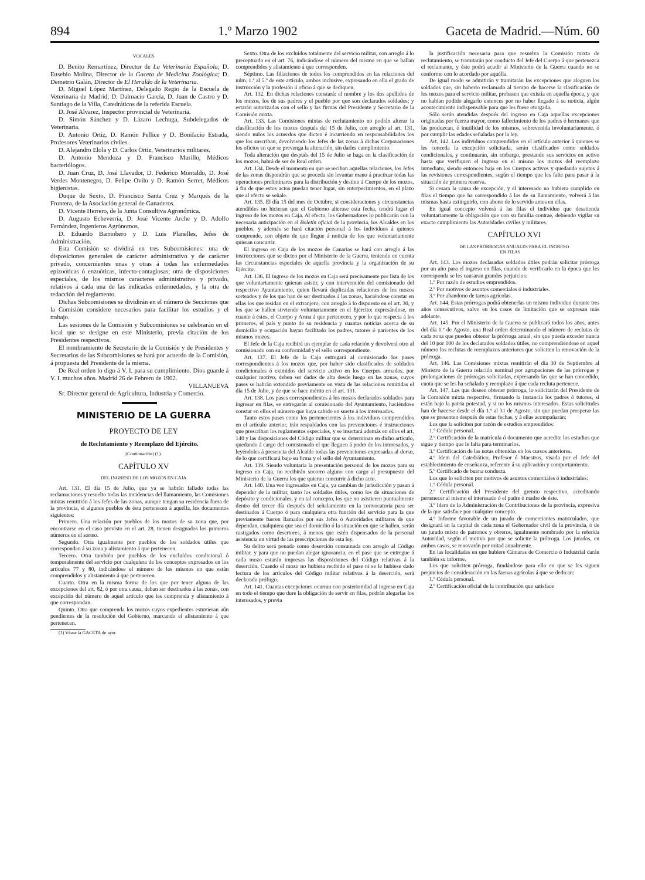894 1.º Marzo 1902 Gaceta de Madrid.—Núm. 60
VOCALES
D. Benito Remartínez, Director de La Veterinaria Española; D. Eusebio Molina, Director de la Gaceta de Medicina Zoológica; D. Demetrio Galán, Director de El Heraldo de la Veterinaria.
D. Miguel López Martínez, Delegado Regio de la Escuela de Veterinaria de Madrid; D. Dalmacio García, D. Juan de Castro y D. Santiago de la Villa, Catedráticos de la referida Escuela.
D. José Alvarez, Inspector provincial de Veterinaria.
D. Simón Sánchez y D. Lázaro Lechuga, Subdelegados de Veterinaria.
D. Antonio Ortiz, D. Ramón Pellice y D. Bonifacio Estrada, Profesores Veterinarios civiles.
D. Alejandro Elola y D. Carlos Ortiz, Veterinarios militares.
D. Antonio Mendoza y D. Francisco Murillo, Médicos bacteriólogos.
D. Juan Cruz, D. José Llavador, D. Federico Montaldo, D. José Verdes Montenegro, D. Felipe Ovilo y D. Ramón Serret, Médicos higienistas.
Duque de Sexto, D. Francisco Santa Cruz y Marqués de la Frontera, de la Asociación general de Ganaderos.
D. Vicente Herrero, de la Junta Consultiva Agronómica.
D. Augusto Echeverría, D. José Vicente Arche y D. Adolfo Fernández, Ingenieros Agrónomos.
D. Eduardo Barriobero y D. Luis Planelles, Jefes de Administración.
Esta Comisión se dividirá en tres Subcomisiones: una de disposiciones generales de carácter administrativo y de carácter privado, concernientes unas y otras á todas las enfermedades epizoóticas ó enzoóticas, infecto-contagiosas; otra de disposiciones especiales, de los mismos caracteres administrativo y privado, relativos á cada una de las indicadas enfermedades, y la otra de redacción del reglamento.
Dichas Subcomisiones se dividirán en el número de Secciones que la Comisión considere necesarios para facilitar los estudios y el trabajo.
Las sesiones de la Comisión y Subcomisiones se celebrarán en el local que se designe en este Ministerio, previa citación de los Presidentes respectivos.
El nombramiento de Secretario de la Comisión y de Presidentes y Secretarios de las Subcomisiones se hará por acuerdo de la Comisión, á propuesta del Presidente de la misma.
De Real orden lo digo á V. I. para su cumplimiento. Dios guarde á V. I. muchos años. Madrid 26 de Febrero de 1902.
VILLANUEVA
Sr. Director general de Agricultura, Industria y Comercio.
MINISTERIO DE LA GUERRA
PROYECTO DE LEY
de Reclutamiento y Reemplazo del Ejército.
(Continuación) (1).
CAPÍTULO XV
DEL INGRESO DE LOS MOZOS EN CAJA
Art. 131. El día 15 de Julio, que ya se habrán fallado todas las reclamaciones y resuelto todas las incidencias del llamamiento, las Comisiones mixtas remitirán á los Jefes de las zonas, aunque tengan su residencia fuera de la provincia, si algunos pueblos de ésta pertenecen á aquélla, los documentos siguientes:
Primero. Una relación por pueblos de los mozos de su zona que, por encontrarse en el caso previsto en el art. 28, tienen designados los primeros números en el sorteo.
Segundo. Otra igualmente por pueblos de los soldados útiles que correspondan á su zona y alistamiento á que pertenecen.
Tercero. Otra también por pueblos de los excluídos condicional ó temporalmente del servicio por cualquiera de los conceptos expresados en los artículos 77 y 80, indicándose el número de los mismos en que están comprendidos y alistamiento á que pertenecen.
Cuarto. Otra en la misma forma de los que por tener alguna de las excepciones del art. 82, ó por otra causa, deban ser destinados á las zonas, con excepción del número de aquel artículo que les comprenda y alistamiento á que correspondan.
Quinto. Otra que comprenda los mozos cuyos expedientes estuvieran aún pendientes de la resolución del Gobierno, marcando el alistamiento á que pertenecen.
(1) Véase la GACETA de ayer.
Sexto. Otra de los excluídos totalmente del servicio militar, con arreglo á lo preceptuado en el art. 76, indicándose el número del mismo en que se hallan comprendidos y alistamiento á que corresponden.
Séptimo. Las filiaciones de todos los comprendidos en las relaciones del núm. 1.º al 5.º de este artículo, ambos inclusive, expresando en ella el grado de instrucción y la profesión ú oficio á que se dediquen.
Art. 132. En dichas relaciones constará: el nombre y los dos apellidos de los mozos, los de sus padres y el pueblo por que son declarados soldados; y estarán autorizadas con el sello y las firmas del Presidente y Secretario de la Comisión mixta.
Art. 133. Las Comisiones mixtas de reclutamiento no podrán alterar la clasificación de los mozos después del 15 de Julio, con arreglo al art. 131, siendo nulos los acuerdos que dicten é incurriendo en responsabilidades los que los suscriban, devolviendo los Jefes de las zonas á dichas Corporaciones los oficios en que se prevenga la alteración, sin darles cumplimiento.
Toda alteración que después del 15 de Julio se haga en la clasificación de los mozos, habrá de ser de Real orden.
Art. 134. Desde el momento en que se reciban aquellas relaciones, los Jefes de las zonas dispondrán que se proceda sin levantar mano á practicar todas las operaciones preliminares para la distribución y destino á Cuerpo de los mozos, á fin de que estos actos puedan tener lugar, sin entorpecimientos, en el plazo que al efecto se señale.
Art. 135. El día 15 del mes de Octubre, si consideraciones y circunstancias atendibles no hicieran que el Gobierno alterase esta fecha, tendrá lugar el ingreso de los mozos en Caja. Al efecto, los Gobernadores lo publicarán con la necesaria anticipación en el Boletín oficial de la provincia, los Alcaldes en los pueblos, y además se hará citación personal á los individuos á quienes comprende, con objeto de que llegue á noticia de los que voluntariamente quieran concurrir.
El ingreso en Caja de los mozos de Canarias se hará con arreglo á las instrucciones que se dicten por el Ministerio de la Guerra, teniendo en cuenta las circunstancias especiales de aquella provincia y la organización de su Ejército.
Art. 136. El ingreso de los mozos en Caja será precisamente por lista de los que voluntariamente quieran asistir, y con intervención del comisionado del respectivo Ayuntamiento, quien llevará duplicadas relaciones de los mozos sorteados y de los que han de ser destinados á las zonas, haciéndose constar en ellas los que residan en el extranjero, con arreglo á lo dispuesto en el art. 30, y los que se hallen sirviendo voluntariamente en el Ejército; expresándose, en cuanto á éstos, el Cuerpo y Arma á que pertenecen, y por lo que respecta á los primeros, el país y punto de su residencia y cuantas noticias acerca de su domicilio y ocupación hayan facilitado los padres, tutores ó parientes de los mismos mozos.
El Jefe de la Caja recibirá un ejemplar de cada relación y devolverá otro al comisionado con su conformidad y el sello correspondiente.
Art. 137. El Jefe de la Caja entregará al comisionado los pases correspondientes á los mozos que, por haber sido clasificados de soldados condicionales ó eximidos del servicio activo en los Cuerpos armados, por cualquier motivo, deben ser dados de alta desde luego en las zonas, cuyos pases se habrán extendido previamente en vista de las relaciones remitidas el día 15 de Julio, y de que se hace mérito en el art. 131.
Art. 138. Los pases correspondientes á los mozos declarados soldados para ingresar en filas, se entregarán al comisionado del Ayuntamiento, haciéndose constar en ellos el número que haya cabido en suerte á los interesados.
Tanto estos pases como los pertenecientes á los individuos comprendidos en el artículo anterior, irán respaldados con las prevenciones é instrucciones que prescriban los reglamentos especiales, y se insertará además en ellos el art. 140 y las disposiciones del Código militar que se determinan en dicho artículo, quedando á cargo del comisionado el que lleguen á poder de los interesados, y leyéndoles á presencia del Alcalde todas las prevenciones expresadas al dorso, de lo que certificará bajo su firma y el sello del Ayuntamiento.
Art. 139. Siendo voluntaria la presentación personal de los mozos para su ingreso en Caja, no recibirán socorro alguno con cargo al presupuesto del Ministerio de la Guerra los que quieran concurrir á dicho acto.
Art. 140. Una vez ingresados en Caja, ya cambian de jurisdicción y pasan á depender de la militar, tanto los soldados útiles, como los de situaciones de depósito y condicionales, y en tal concepto, los que no asistieren puntualmente dentro del tercer día después del señalamiento en la convocatoria para ser destinados á Cuerpo ó para cualquiera otra función del servicio para la que previamente fueren llamados por sus Jefes ó Autoridades militares de que dependan, cualquiera que sea el domicilio ó la situación en que se hallen, serán castigados como desertores, á menos que estén dispensados de la personal asistencia en virtud de las prescripciones de esta ley.
Su delito será penado como deserción consumada con arreglo al Código militar, y para que no puedan alegar ignorancia, en el pase que se entregue á cada mozo estarán impresas las disposiciones del Código relativas á la deserción. Cuando el mozo no hubiera recibido el pase ni se le hubiese dado lectura de los artículos del Código militar relativos á la deserción, será declarado prófugo.
Art. 141. Cuantas excepciones ocurran con posterioridad al ingreso en Caja en todo el tiempo que dure la obligación de servir en filas, podrán alegarlas los interesados, y previa
la justificación necesaria para que resuelva la Comisión mixta de reclutamiento, se tramitarán por conducto del Jefe del Cuerpo á que pertenezca el reclamante, y éste podrá acudir al Ministerio de la Guerra cuando no se conforme con lo acordado por aquélla.
De igual modo se admitirán y tramitarán las excepciones que aleguen los soldados que, sin haberlo reclamado al tiempo de hacerse la clasificación de los mozos para el servicio militar, probasen que existía en aquella época, y que no habían podido alegarlo entonces por no haber llegado á su noticia, algún acontecimiento indispensable para que les fuese otorgada.
Sólo serán atendidas después del ingreso en Caja aquellas excepciones originadas por fuerza mayor, como fallecimiento de los padres ó hermanos que las produzcan, ó inutilidad de los mismos, sobrevenida involuntariamente, ó por cumplir las edades señaladas por la ley.
Art. 142. Los individuos comprendidos en el artículo anterior á quienes se les conceda la excepción solicitada, serán clasificados como soldados condicionales, y continuarán, sin embargo, prestando sus servicios en activo hasta que verifiquen el ingreso en el mismo los mozos del reemplazo inmediato, siendo entonces baja en los Cuerpos activos y quedando sujetos á las revisiones correspondientes, según el tiempo que les falte para pasar á la situación de primera reserva.
Si cesara la causa de excepción, y el interesado no hubiera cumplido en filas el tiempo que ha correspondido á los de su llamamiento, volverá á las mismas hasta extinguirlo, con abono de lo servido antes en ellas.
En igual concepto volverá á las filas el individuo que desatienda voluntariamente la obligación que con su familia contrae, debiendo vigilar su exacto cumplimiento las Autoridades civiles y militares.
CAPÍTULO XVI
DE LAS PRÓRROGAS ANUALES PARA EL INGRESO
EN FILAS
Art. 143. Los mozos declarados soldados útiles podrán solicitar prórroga por un año para el ingreso en filas, cuando de verificarlo en la época que les corresponda se les causaran grandes perjuicios:
1.º Por razón de estudios emprendidos.
2.º Por motivos de asuntos comerciales ó industriales.
3.º Por abandono de tareas agrícolas.
Art. 144. Estas prórrogas podrá obtenerlas un mismo individuo durante tres años consecutivos, salvo en los casos de limitación que se expresan más adelante.
Art. 145. Por el Ministerio de la Guerra se publicará todos los años, antes del día 1.º de Agosto, una Real orden determinando el número de reclutas de cada zona que pueden obtener la prórroga anual, sin que pueda exceder nunca del 10 por 100 de los declarados soldados útiles, no comprendiéndose en aquel número los reclutas de reemplazos anteriores que soliciten la renovación de la prórroga.
Art. 146. Las Comisiones mixtas remitirán el día 30 de Septiembre al Ministro de la Guerra relación nominal por agrupaciones de las prórrogas y prolongaciones de prórrogas solicitadas, expresando las que se han concedido, cuota que se les ha señalado y reemplazo á que cada recluta pertenece.
Art. 147. Los que deseen obtener prórroga, lo solicitarán del Presidente de la Comisión mixta respectiva, firmando la instancia los padres ó tutores, si están bajo la patria potestad, y si no los mismos interesados. Estas solicitudes han de hacerse desde el día 1.º al 31 de Agosto, sin que puedan prosperar las que se presenten después de estas fechas, y á ellas acompañarán:
Los que la soliciten por razón de estudios emprendidos:
1.º Cédula personal.
2.º Certificación de la matrícula ó documento que acredite los estudios que sigue y tiempo que le falta para terminarlos.
3.º Certificación de las notas obtenidas en los cursos anteriores.
4.º Idem del Catedrático, Profesor ó Maestros, visada por el Jefe del establecimiento de enseñanza, referente á su aplicación y comportamiento.
5.º Certificado de buena conducta.
Los que lo soliciten por motivos de asuntos comerciales ó industriales:
1.º Cédula personal.
2.º Certificación del Presidente del gremio respectivo, acreditando pertenecer al mismo el interesado ó el padre ó madre de éste.
3.º Idem de la Administración de Contribuciones de la provincia, expresiva de la que satisface por cualquier concepto.
4.º Informe favorable de un jurado de comerciantes matriculados, que designará en la capital de cada zona el Gobernador civil de la provincia, ó de un jurado mixto de patronos y obreros, igualmente nombrado por la referida Autoridad, según el motivo por que se solicite la prórroga. Los jurados, en ambos casos, se renovarán por mitad anualmente.
En las localidades en que hubiere Cámaras de Comercio ó Industrial darán también su informe.
Los que soliciten prórroga, fundándose para ello en que se les siguen perjuicios de consideración en las faenas agrícolas á que se dedican:
1.º Cédula personal.
2.º Certificación oficial de la contribución que satisface